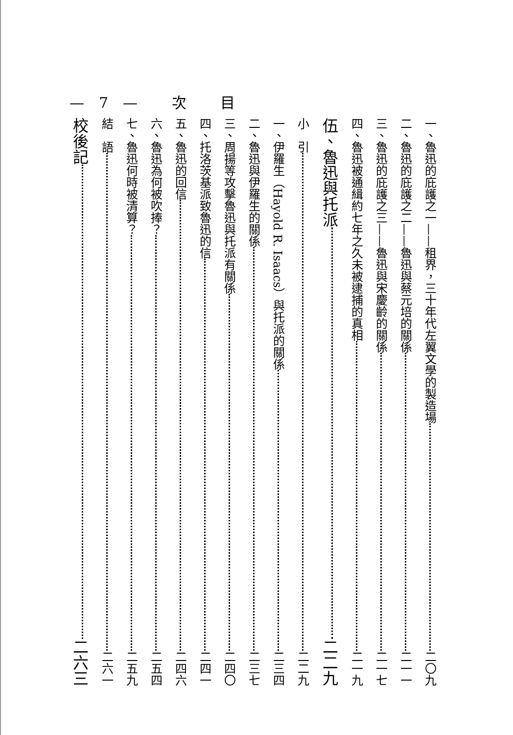—7— 次 目
一、魯迅的庇護之一——租界，三十年代左翼文學的製造場 二〇九
二、魯迅的庇護之二——魯迅與蔡元培的關係 二一一
三、魯迅的庇護之三——魯迅與宋慶齡的關係 二一七
四、魯迅被通緝約七年之久未被逮捕的真相 二一九
伍、魯迅與托派 二二九
小　引 二二九
一、伊羅生（Hayold R. Isaacs）與托派的關係 二三四
二、魯迅與伊羅生的關係 二三七
三、周揚等攻擊魯迅與托派有關係 二四〇
四、托洛茨基派致魯迅的信 二四一
五、魯迅的回信 二四六
六、魯迅為何被吹捧？ 二五四
七、魯迅何時被清算？ 二五九
結　語 二六一
校後記 二六三